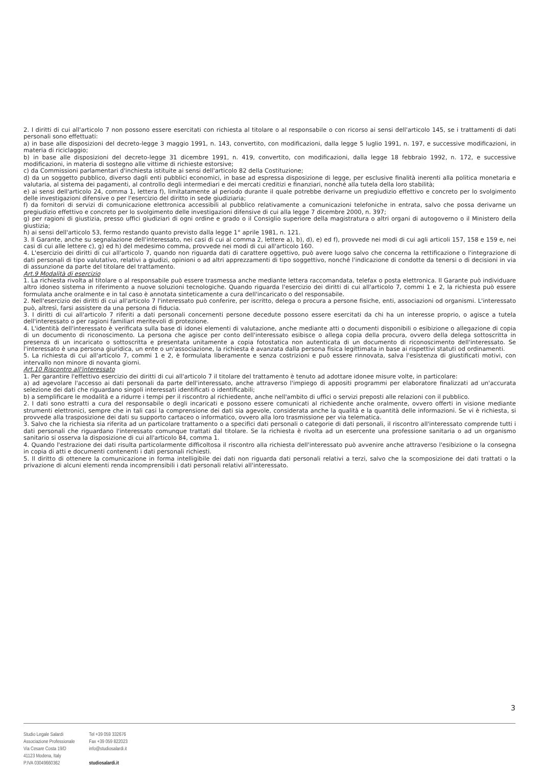2. I diritti di cui all'articolo 7 non possono essere esercitati con richiesta al titolare o al responsabile o con ricorso ai sensi dell'articolo 145, se i trattamenti di dati personali sono effettuati:
a) in base alle disposizioni del decreto-legge 3 maggio 1991, n. 143, convertito, con modificazioni, dalla legge 5 luglio 1991, n. 197, e successive modificazioni, in materia di riciclaggio;
b) in base alle disposizioni del decreto-legge 31 dicembre 1991, n. 419, convertito, con modificazioni, dalla legge 18 febbraio 1992, n. 172, e successive modificazioni, in materia di sostegno alle vittime di richieste estorsive;
c) da Commissioni parlamentari d'inchiesta istituite ai sensi dell'articolo 82 della Costituzione;
d) da un soggetto pubblico, diverso dagli enti pubblici economici, in base ad espressa disposizione di legge, per esclusive finalità inerenti alla politica monetaria e valutaria, al sistema dei pagamenti, al controllo degli intermediari e dei mercati creditizi e finanziari, nonché alla tutela della loro stabilità;
e) ai sensi dell'articolo 24, comma 1, lettera f), limitatamente al periodo durante il quale potrebbe derivarne un pregiudizio effettivo e concreto per lo svolgimento delle investigazioni difensive o per l'esercizio del diritto in sede giudiziaria;
f) da fornitori di servizi di comunicazione elettronica accessibili al pubblico relativamente a comunicazioni telefoniche in entrata, salvo che possa derivarne un pregiudizio effettivo e concreto per lo svolgimento delle investigazioni difensive di cui alla legge 7 dicembre 2000, n. 397;
g) per ragioni di giustizia, presso uffici giudiziari di ogni ordine e grado o il Consiglio superiore della magistratura o altri organi di autogoverno o il Ministero della giustizia;
h) ai sensi dell'articolo 53, fermo restando quanto previsto dalla legge 1° aprile 1981, n. 121.
3. Il Garante, anche su segnalazione dell'interessato, nei casi di cui al comma 2, lettere a), b), d), e) ed f), provvede nei modi di cui agli articoli 157, 158 e 159 e, nei casi di cui alle lettere c), g) ed h) del medesimo comma, provvede nei modi di cui all'articolo 160.
4. L'esercizio dei diritti di cui all'articolo 7, quando non riguarda dati di carattere oggettivo, può avere luogo salvo che concerna la rettificazione o l'integrazione di dati personali di tipo valutativo, relativi a giudizi, opinioni o ad altri apprezzamenti di tipo soggettivo, nonché l'indicazione di condotte da tenersi o di decisioni in via di assunzione da parte del titolare del trattamento.
Art.9 Modalità di esercizio
1. La richiesta rivolta al titolare o al responsabile può essere trasmessa anche mediante lettera raccomandata, telefax o posta elettronica. Il Garante può individuare altro idoneo sistema in riferimento a nuove soluzioni tecnologiche. Quando riguarda l'esercizio dei diritti di cui all'articolo 7, commi 1 e 2, la richiesta può essere formulata anche oralmente e in tal caso è annotata sinteticamente a cura dell'incaricato o del responsabile.
2. Nell'esercizio dei diritti di cui all'articolo 7 l'interessato può conferire, per iscritto, delega o procura a persone fisiche, enti, associazioni od organismi. L'interessato può, altresì, farsi assistere da una persona di fiducia.
3. I diritti di cui all'articolo 7 riferiti a dati personali concernenti persone decedute possono essere esercitati da chi ha un interesse proprio, o agisce a tutela dell'interessato o per ragioni familiari meritevoli di protezione.
4. L'identità dell'interessato è verificata sulla base di idonei elementi di valutazione, anche mediante atti o documenti disponibili o esibizione o allegazione di copia di un documento di riconoscimento. La persona che agisce per conto dell'interessato esibisce o allega copia della procura, ovvero della delega sottoscritta in presenza di un incaricato o sottoscritta e presentata unitamente a copia fotostatica non autenticata di un documento di riconoscimento dell'interessato. Se l'interessato è una persona giuridica, un ente o un'associazione, la richiesta è avanzata dalla persona fisica legittimata in base ai rispettivi statuti od ordinamenti.
5. La richiesta di cui all'articolo 7, commi 1 e 2, è formulata liberamente e senza costrizioni e può essere rinnovata, salva l'esistenza di giustificati motivi, con intervallo non minore di novanta giorni.
Art.10 Riscontro all'interessato
1. Per garantire l'effettivo esercizio dei diritti di cui all'articolo 7 il titolare del trattamento è tenuto ad adottare idonee misure volte, in particolare:
a) ad agevolare l'accesso ai dati personali da parte dell'interessato, anche attraverso l'impiego di appositi programmi per elaboratore finalizzati ad un'accurata selezione dei dati che riguardano singoli interessati identificati o identificabili;
b) a semplificare le modalità e a ridurre i tempi per il riscontro al richiedente, anche nell'ambito di uffici o servizi preposti alle relazioni con il pubblico.
2. I dati sono estratti a cura del responsabile o degli incaricati e possono essere comunicati al richiedente anche oralmente, ovvero offerti in visione mediante strumenti elettronici, sempre che in tali casi la comprensione dei dati sia agevole, considerata anche la qualità e la quantità delle informazioni. Se vi è richiesta, si provvede alla trasposizione dei dati su supporto cartaceo o informatico, ovvero alla loro trasmissione per via telematica.
3. Salvo che la richiesta sia riferita ad un particolare trattamento o a specifici dati personali o categorie di dati personali, il riscontro all'interessato comprende tutti i dati personali che riguardano l'interessato comunque trattati dal titolare. Se la richiesta è rivolta ad un esercente una professione sanitaria o ad un organismo sanitario si osserva la disposizione di cui all'articolo 84, comma 1.
4. Quando l'estrazione dei dati risulta particolarmente difficoltosa il riscontro alla richiesta dell'interessato può avvenire anche attraverso l'esibizione o la consegna in copia di atti e documenti contenenti i dati personali richiesti.
5. Il diritto di ottenere la comunicazione in forma intelligibile dei dati non riguarda dati personali relativi a terzi, salvo che la scomposizione dei dati trattati o la privazione di alcuni elementi renda incomprensibili i dati personali relativi all'interessato.
3
Studio Legale Salardi
Associazione Professionale
Via Cesare Costa 19/D
41123 Modena, Italy
P.IVA 03049660362
Tel +39 059 332676
Fax +39 059 822023
info@studiosalardi.it
studiosalardi.it